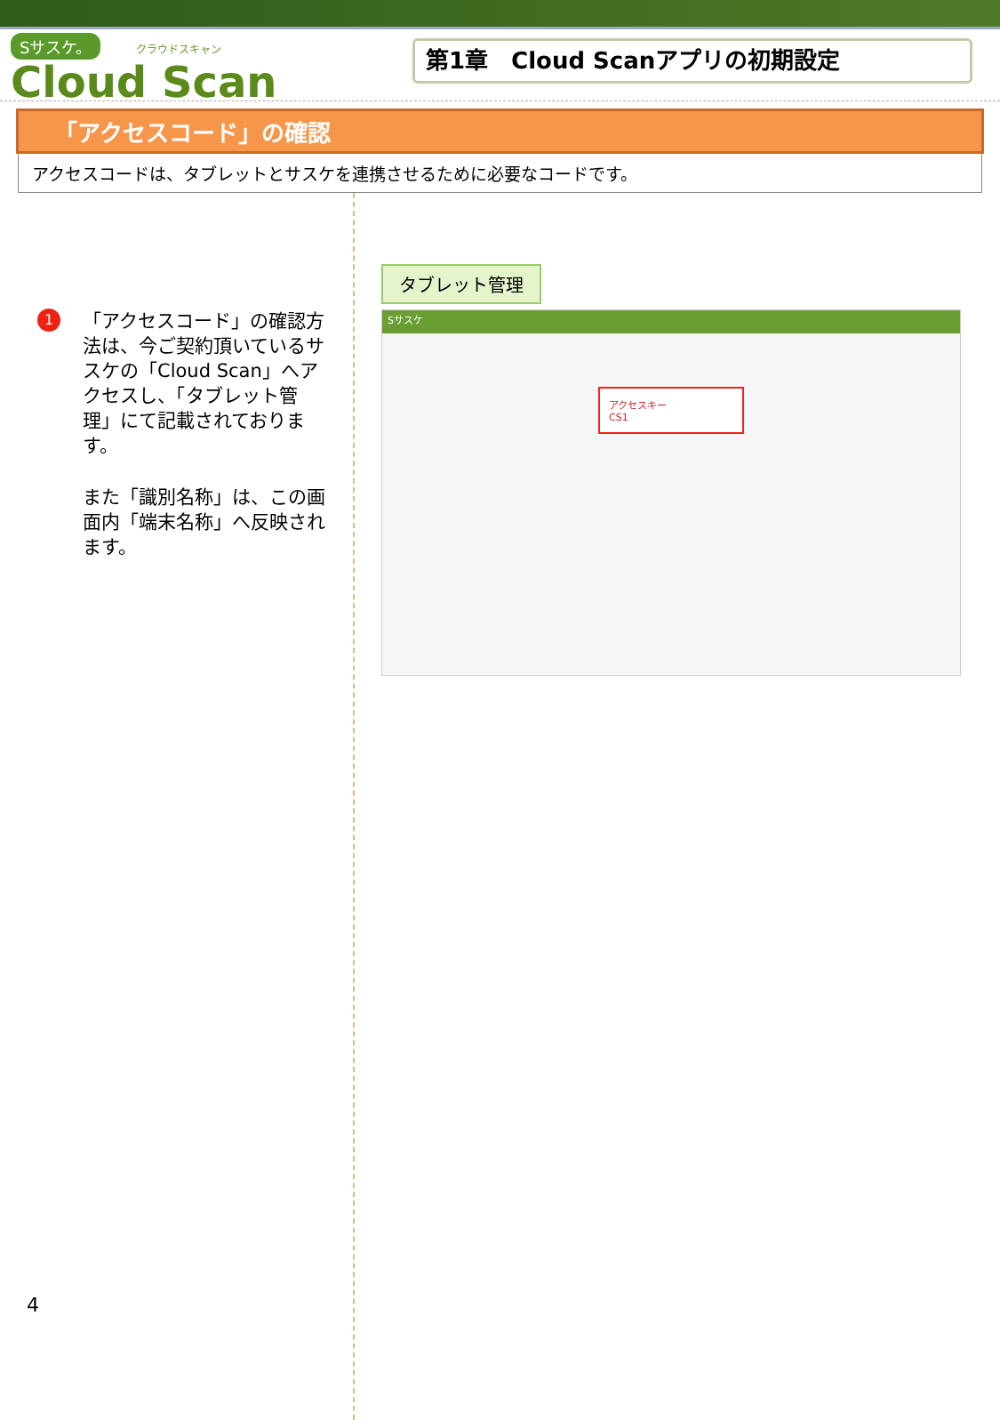Sサスケ。 クラウドスキャン
Cloud Scan
第1章　Cloud Scanアプリの初期設定
「アクセスコード」の確認
アクセスコードは、タブレットとサスケを連携させるために必要なコードです。
1
「アクセスコード」の確認方法は、今ご契約頂いているサスケの「Cloud Scan」へアクセスし、「タブレット管理」にて記載されております。
また「識別名称」は、この画面内「端末名称」へ反映されます。
タブレット管理
Sサスケ
アクセスキー
CS1
4